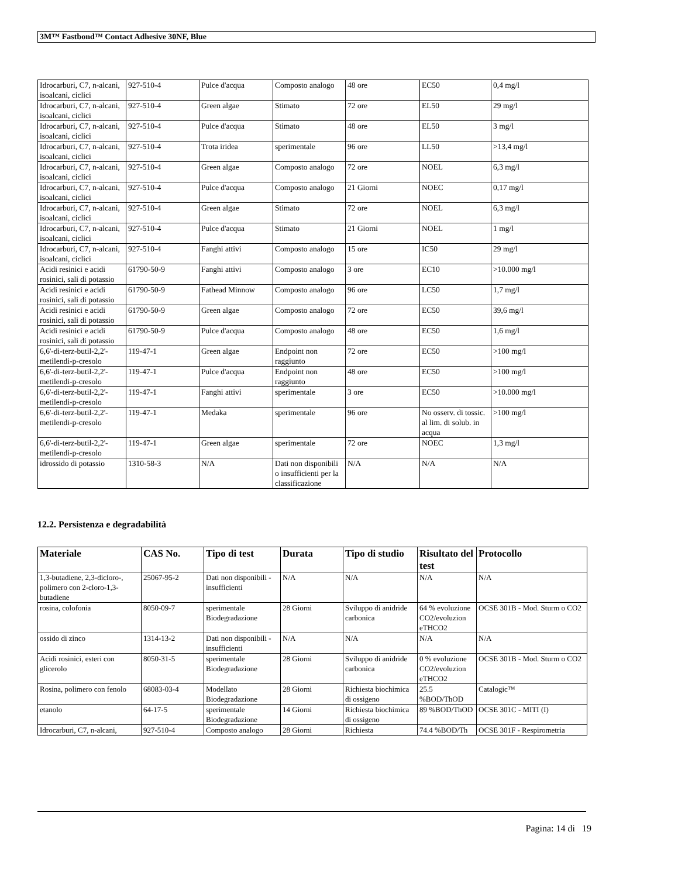3M™ Fastbond™ Contact Adhesive 30NF, Blue
| Idrocarburi, C7, n-alcani, isoalcani, ciclici | 927-510-4 | Pulce d'acqua | Composto analogo | 48 ore | EC50 | 0,4 mg/l |
| Idrocarburi, C7, n-alcani, isoalcani, ciclici | 927-510-4 | Green algae | Stimato | 72 ore | EL50 | 29 mg/l |
| Idrocarburi, C7, n-alcani, isoalcani, ciclici | 927-510-4 | Pulce d'acqua | Stimato | 48 ore | EL50 | 3 mg/l |
| Idrocarburi, C7, n-alcani, isoalcani, ciclici | 927-510-4 | Trota iridea | sperimentale | 96 ore | LL50 | >13,4 mg/l |
| Idrocarburi, C7, n-alcani, isoalcani, ciclici | 927-510-4 | Green algae | Composto analogo | 72 ore | NOEL | 6,3 mg/l |
| Idrocarburi, C7, n-alcani, isoalcani, ciclici | 927-510-4 | Pulce d'acqua | Composto analogo | 21 Giorni | NOEC | 0,17 mg/l |
| Idrocarburi, C7, n-alcani, isoalcani, ciclici | 927-510-4 | Green algae | Stimato | 72 ore | NOEL | 6,3 mg/l |
| Idrocarburi, C7, n-alcani, isoalcani, ciclici | 927-510-4 | Pulce d'acqua | Stimato | 21 Giorni | NOEL | 1 mg/l |
| Idrocarburi, C7, n-alcani, isoalcani, ciclici | 927-510-4 | Fanghi attivi | Composto analogo | 15 ore | IC50 | 29 mg/l |
| Acidi resinici e acidi rosinici, sali di potassio | 61790-50-9 | Fanghi attivi | Composto analogo | 3 ore | EC10 | >10.000 mg/l |
| Acidi resinici e acidi rosinici, sali di potassio | 61790-50-9 | Fathead Minnow | Composto analogo | 96 ore | LC50 | 1,7 mg/l |
| Acidi resinici e acidi rosinici, sali di potassio | 61790-50-9 | Green algae | Composto analogo | 72 ore | EC50 | 39,6 mg/l |
| Acidi resinici e acidi rosinici, sali di potassio | 61790-50-9 | Pulce d'acqua | Composto analogo | 48 ore | EC50 | 1,6 mg/l |
| 6,6'-di-terz-butil-2,2'-metilendi-p-cresolo | 119-47-1 | Green algae | Endpoint non raggiunto | 72 ore | EC50 | >100 mg/l |
| 6,6'-di-terz-butil-2,2'-metilendi-p-cresolo | 119-47-1 | Pulce d'acqua | Endpoint non raggiunto | 48 ore | EC50 | >100 mg/l |
| 6,6'-di-terz-butil-2,2'-metilendi-p-cresolo | 119-47-1 | Fanghi attivi | sperimentale | 3 ore | EC50 | >10.000 mg/l |
| 6,6'-di-terz-butil-2,2'-metilendi-p-cresolo | 119-47-1 | Medaka | sperimentale | 96 ore | No osserv. di tossic. al lim. di solub. in acqua | >100 mg/l |
| 6,6'-di-terz-butil-2,2'-metilendi-p-cresolo | 119-47-1 | Green algae | sperimentale | 72 ore | NOEC | 1,3 mg/l |
| idrossido di potassio | 1310-58-3 | N/A | Dati non disponibili o insufficienti per la classificazione | N/A | N/A | N/A |
12.2. Persistenza e degradabilità
| Materiale | CAS No. | Tipo di test | Durata | Tipo di studio | Risultato del test | Protocollo |
| --- | --- | --- | --- | --- | --- | --- |
| 1,3-butadiene, 2,3-dicloro-, polimero con 2-cloro-1,3-butadiene | 25067-95-2 | Dati non disponibili - insufficienti | N/A | N/A | N/A | N/A |
| rosina, colofonia | 8050-09-7 | sperimentale Biodegradazione | 28 Giorni | Sviluppo di anidride carbonica | 64 % evoluzione CO2/evoluzion eTHCO2 | OCSE 301B - Mod. Sturm o CO2 |
| ossido di zinco | 1314-13-2 | Dati non disponibili - insufficienti | N/A | N/A | N/A | N/A |
| Acidi rosinici, esteri con glicerolo | 8050-31-5 | sperimentale Biodegradazione | 28 Giorni | Sviluppo di anidride carbonica | 0 % evoluzione CO2/evoluzion eTHCO2 | OCSE 301B - Mod. Sturm o CO2 |
| Rosina, polimero con fenolo | 68083-03-4 | Modellato Biodegradazione | 28 Giorni | Richiesta biochimica di ossigeno | 25.5 %BOD/ThOD | Catalogic™ |
| etanolo | 64-17-5 | sperimentale Biodegradazione | 14 Giorni | Richiesta biochimica di ossigeno | 89 %BOD/ThOD | OCSE 301C - MITI (I) |
| Idrocarburi, C7, n-alcani, | 927-510-4 | Composto analogo | 28 Giorni | Richiesta | 74.4 %BOD/Th | OCSE 301F - Respirometria |
Pagina: 14 di 19